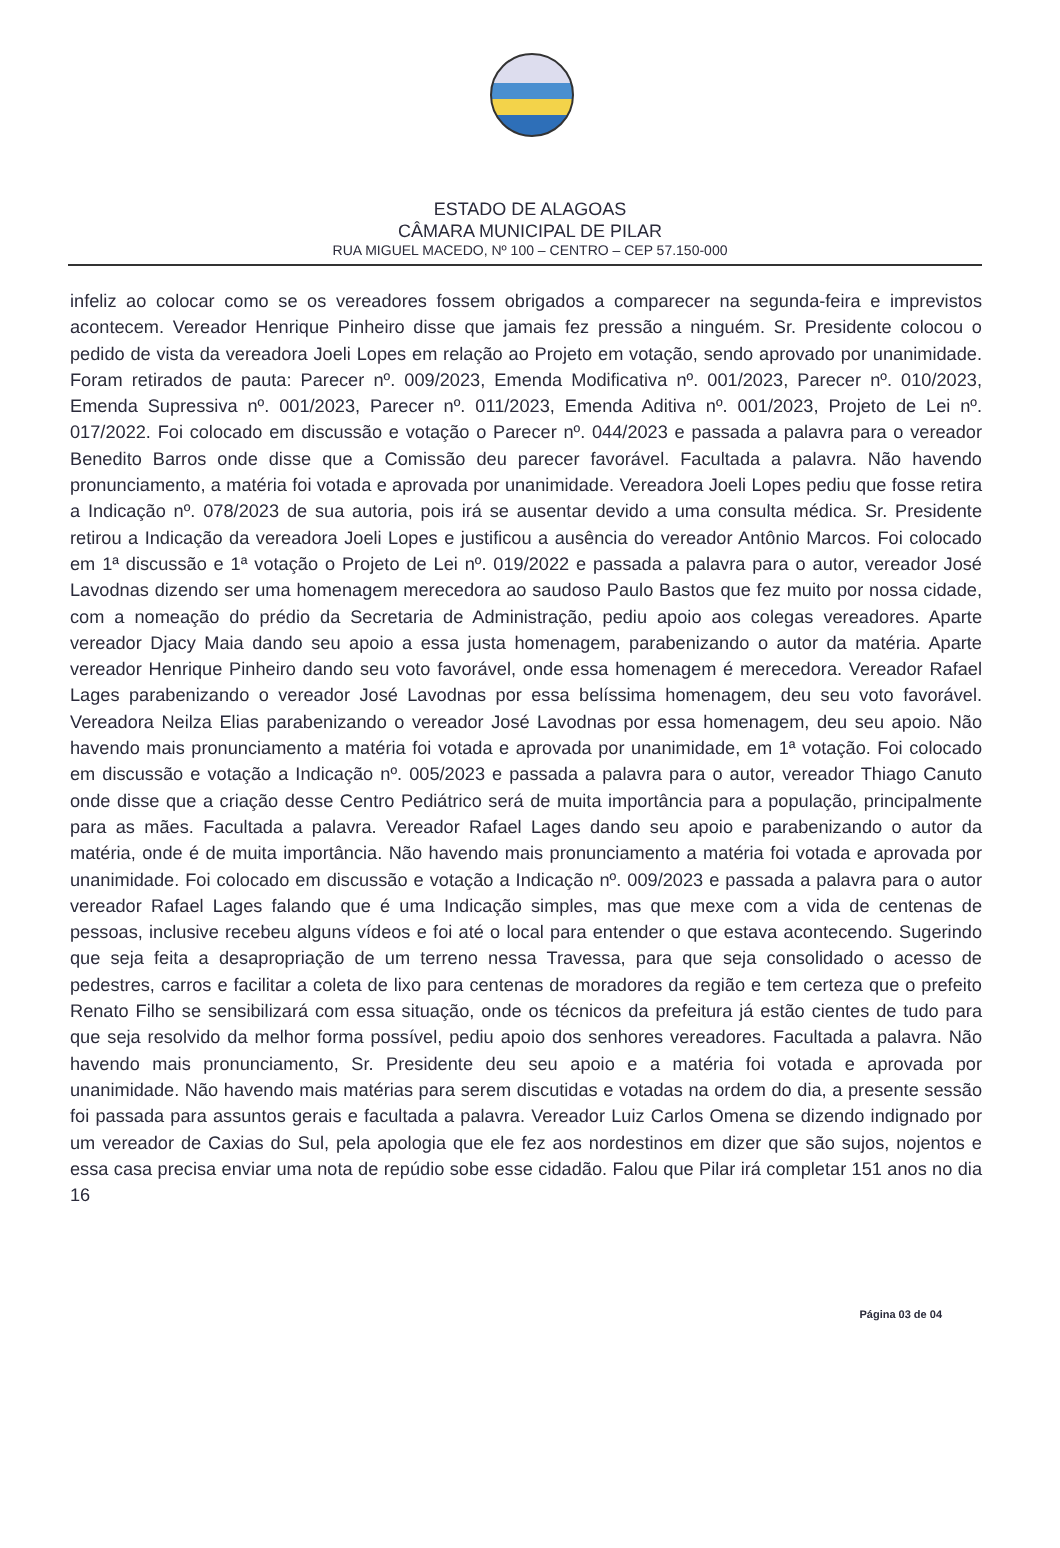ESTADO DE ALAGOAS
CÂMARA MUNICIPAL DE PILAR
RUA MIGUEL MACEDO, Nº 100 – CENTRO – CEP 57.150-000
infeliz ao colocar como se os vereadores fossem obrigados a comparecer na segunda-feira e imprevistos acontecem. Vereador Henrique Pinheiro disse que jamais fez pressão a ninguém. Sr. Presidente colocou o pedido de vista da vereadora Joeli Lopes em relação ao Projeto em votação, sendo aprovado por unanimidade. Foram retirados de pauta: Parecer nº. 009/2023, Emenda Modificativa nº. 001/2023, Parecer nº. 010/2023, Emenda Supressiva nº. 001/2023, Parecer nº. 011/2023, Emenda Aditiva nº. 001/2023, Projeto de Lei nº. 017/2022. Foi colocado em discussão e votação o Parecer nº. 044/2023 e passada a palavra para o vereador Benedito Barros onde disse que a Comissão deu parecer favorável. Facultada a palavra. Não havendo pronunciamento, a matéria foi votada e aprovada por unanimidade. Vereadora Joeli Lopes pediu que fosse retira a Indicação nº. 078/2023 de sua autoria, pois irá se ausentar devido a uma consulta médica. Sr. Presidente retirou a Indicação da vereadora Joeli Lopes e justificou a ausência do vereador Antônio Marcos. Foi colocado em 1ª discussão e 1ª votação o Projeto de Lei nº. 019/2022 e passada a palavra para o autor, vereador José Lavodnas dizendo ser uma homenagem merecedora ao saudoso Paulo Bastos que fez muito por nossa cidade, com a nomeação do prédio da Secretaria de Administração, pediu apoio aos colegas vereadores. Aparte vereador Djacy Maia dando seu apoio a essa justa homenagem, parabenizando o autor da matéria. Aparte vereador Henrique Pinheiro dando seu voto favorável, onde essa homenagem é merecedora. Vereador Rafael Lages parabenizando o vereador José Lavodnas por essa belíssima homenagem, deu seu voto favorável. Vereadora Neilza Elias parabenizando o vereador José Lavodnas por essa homenagem, deu seu apoio. Não havendo mais pronunciamento a matéria foi votada e aprovada por unanimidade, em 1ª votação. Foi colocado em discussão e votação a Indicação nº. 005/2023 e passada a palavra para o autor, vereador Thiago Canuto onde disse que a criação desse Centro Pediátrico será de muita importância para a população, principalmente para as mães. Facultada a palavra. Vereador Rafael Lages dando seu apoio e parabenizando o autor da matéria, onde é de muita importância. Não havendo mais pronunciamento a matéria foi votada e aprovada por unanimidade. Foi colocado em discussão e votação a Indicação nº. 009/2023 e passada a palavra para o autor vereador Rafael Lages falando que é uma Indicação simples, mas que mexe com a vida de centenas de pessoas, inclusive recebeu alguns vídeos e foi até o local para entender o que estava acontecendo. Sugerindo que seja feita a desapropriação de um terreno nessa Travessa, para que seja consolidado o acesso de pedestres, carros e facilitar a coleta de lixo para centenas de moradores da região e tem certeza que o prefeito Renato Filho se sensibilizará com essa situação, onde os técnicos da prefeitura já estão cientes de tudo para que seja resolvido da melhor forma possível, pediu apoio dos senhores vereadores. Facultada a palavra. Não havendo mais pronunciamento, Sr. Presidente deu seu apoio e a matéria foi votada e aprovada por unanimidade. Não havendo mais matérias para serem discutidas e votadas na ordem do dia, a presente sessão foi passada para assuntos gerais e facultada a palavra. Vereador Luiz Carlos Omena se dizendo indignado por um vereador de Caxias do Sul, pela apologia que ele fez aos nordestinos em dizer que são sujos, nojentos e essa casa precisa enviar uma nota de repúdio sobe esse cidadão. Falou que Pilar irá completar 151 anos no dia 16
Página 03 de 04